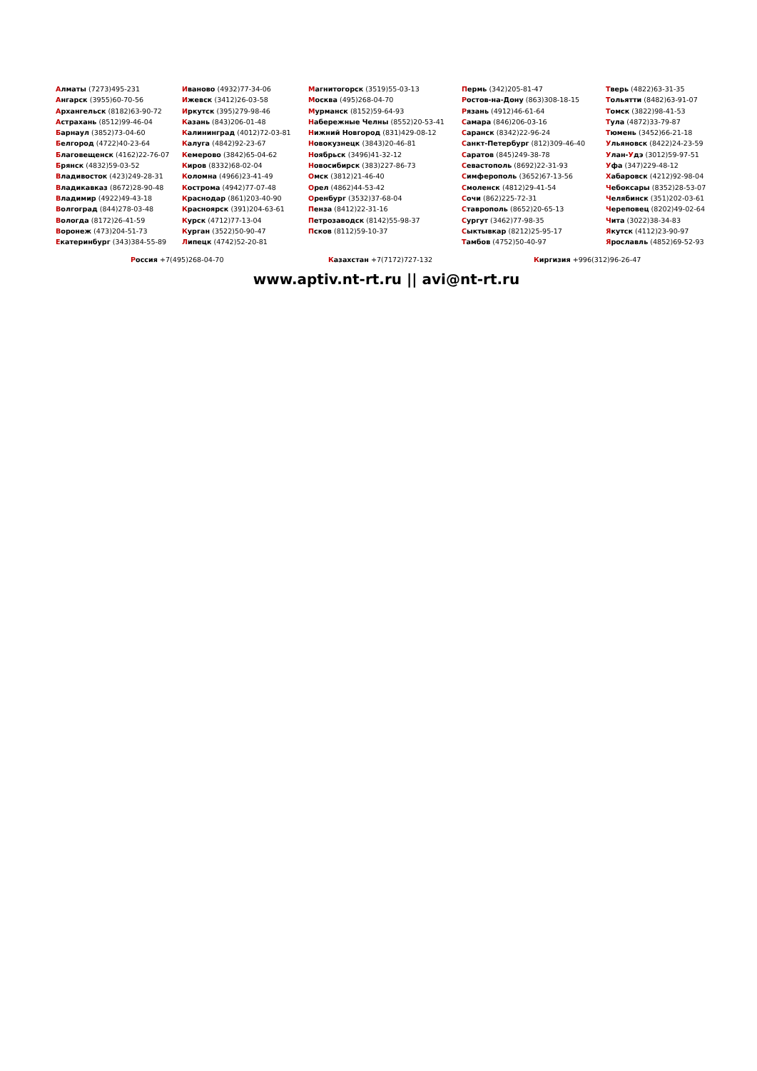Алматы (7273)495-231
Ангарск (3955)60-70-56
Архангельск (8182)63-90-72
Астрахань (8512)99-46-04
Барнаул (3852)73-04-60
Белгород (4722)40-23-64
Благовещенск (4162)22-76-07
Брянск (4832)59-03-52
Владивосток (423)249-28-31
Владикавказ (8672)28-90-48
Владимир (4922)49-43-18
Волгоград (844)278-03-48
Вологда (8172)26-41-59
Воронеж (473)204-51-73
Екатеринбург (343)384-55-89
Иваново (4932)77-34-06
Ижевск (3412)26-03-58
Иркутск (395)279-98-46
Казань (843)206-01-48
Калининград (4012)72-03-81
Калуга (4842)92-23-67
Кемерово (3842)65-04-62
Киров (8332)68-02-04
Коломна (4966)23-41-49
Кострома (4942)77-07-48
Краснодар (861)203-40-90
Красноярск (391)204-63-61
Курск (4712)77-13-04
Курган (3522)50-90-47
Липецк (4742)52-20-81
Магнитогорск (3519)55-03-13
Москва (495)268-04-70
Мурманск (8152)59-64-93
Набережные Челны (8552)20-53-41
Нижний Новгород (831)429-08-12
Новокузнецк (3843)20-46-81
Ноябрьск (3496)41-32-12
Новосибирск (383)227-86-73
Омск (3812)21-46-40
Орел (4862)44-53-42
Оренбург (3532)37-68-04
Пенза (8412)22-31-16
Петрозаводск (8142)55-98-37
Псков (8112)59-10-37
Пермь (342)205-81-47
Ростов-на-Дону (863)308-18-15
Рязань (4912)46-61-64
Самара (846)206-03-16
Саранск (8342)22-96-24
Санкт-Петербург (812)309-46-40
Саратов (845)249-38-78
Севастополь (8692)22-31-93
Симферополь (3652)67-13-56
Смоленск (4812)29-41-54
Сочи (862)225-72-31
Ставрополь (8652)20-65-13
Сургут (3462)77-98-35
Сыктывкар (8212)25-95-17
Тамбов (4752)50-40-97
Тверь (4822)63-31-35
Тольятти (8482)63-91-07
Томск (3822)98-41-53
Тула (4872)33-79-87
Тюмень (3452)66-21-18
Ульяновск (8422)24-23-59
Улан-Удэ (3012)59-97-51
Уфа (347)229-48-12
Хабаровск (4212)92-98-04
Чебоксары (8352)28-53-07
Челябинск (351)202-03-61
Череповец (8202)49-02-64
Чита (3022)38-34-83
Якутск (4112)23-90-97
Ярославль (4852)69-52-93
Россия +7(495)268-04-70 Казахстан +7(7172)727-132 Киргизия +996(312)96-26-47
www.aptiv.nt-rt.ru || avi@nt-rt.ru